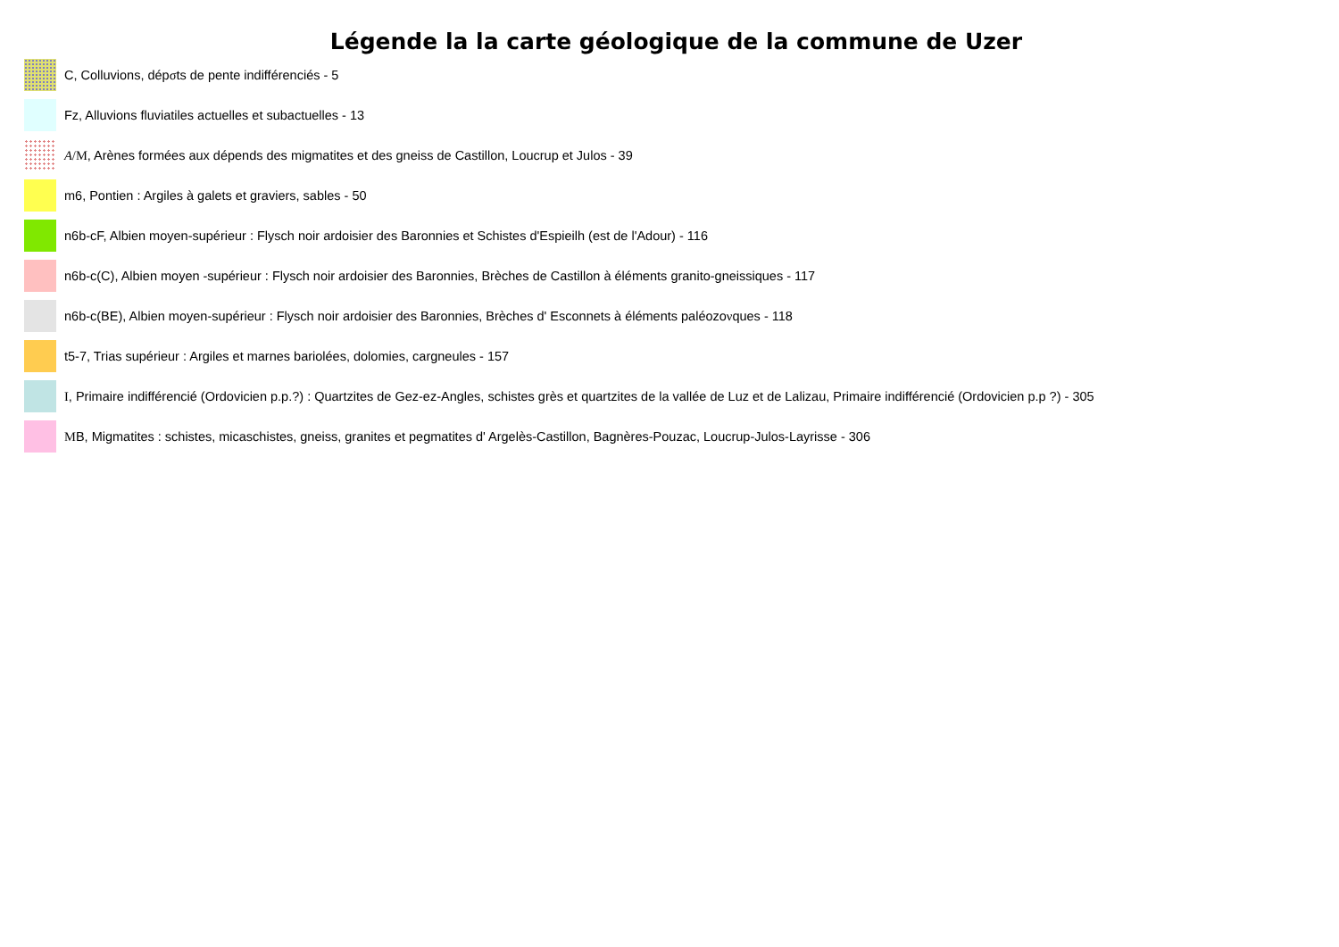Légende la la carte géologique de la commune de Uzer
C, Colluvions, dépσts de pente indifférenciés - 5
Fz, Alluvions fluviatiles actuelles et subactuelles - 13
A/M, Arènes formées aux dépends des migmatites et des gneiss de Castillon, Loucrup et Julos - 39
m6, Pontien : Argiles à galets et graviers, sables - 50
n6b-cF, Albien moyen-supérieur : Flysch noir ardoisier des Baronnies et Schistes d'Espieilh (est de l'Adour) - 116
n6b-c(C), Albien moyen -supérieur : Flysch noir ardoisier des Baronnies, Brèches de Castillon à éléments granito-gneissiques - 117
n6b-c(BE), Albien moyen-supérieur : Flysch noir ardoisier des Baronnies, Brèches d' Esconnets à éléments paléozoνques - 118
t5-7, Trias supérieur : Argiles et marnes bariolées, dolomies, cargneules - 157
I, Primaire indifférencié (Ordovicien p.p.?) : Quartzites de Gez-ez-Angles, schistes grès et quartzites de la vallée de Luz et de Lalizau, Primaire indifférencié (Ordovicien p.p ?) - 305
MB, Migmatites : schistes, micaschistes, gneiss, granites et pegmatites d' Argelès-Castillon, Bagnères-Pouzac, Loucrup-Julos-Layrisse - 306